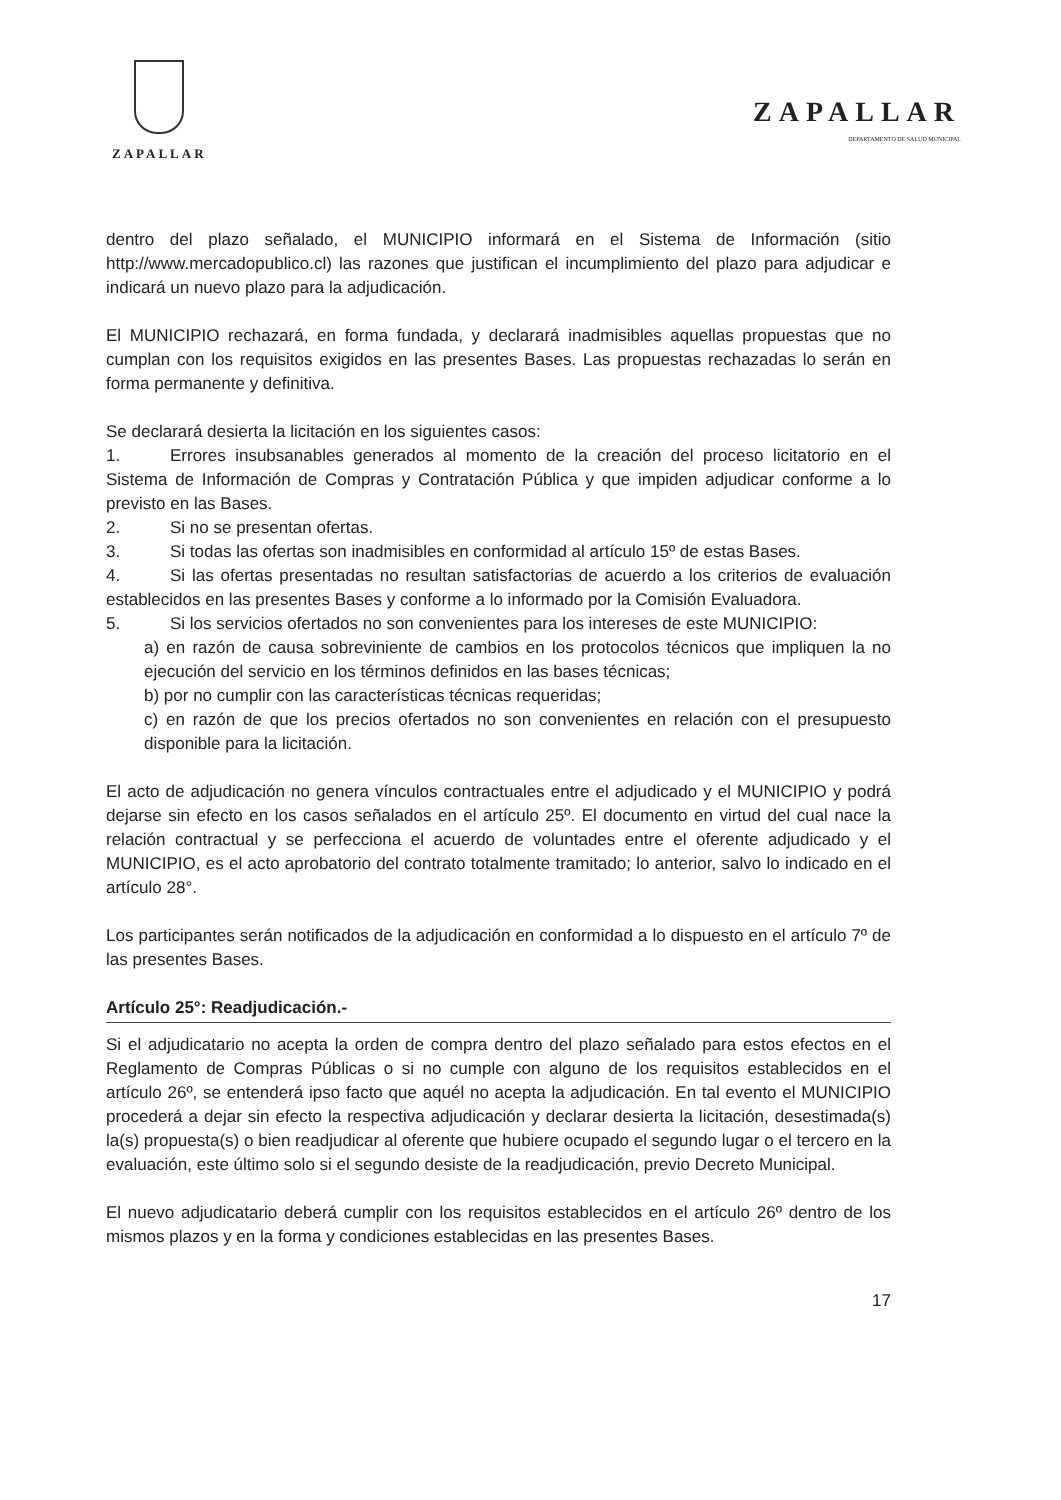ZAPALLAR
ZAPALLAR
DEPARTAMENTO DE SALUD MUNICIPAL
dentro del plazo señalado, el MUNICIPIO informará en el Sistema de Información (sitio http://www.mercadopublico.cl) las razones que justifican el incumplimiento del plazo para adjudicar e indicará un nuevo plazo para la adjudicación.
El MUNICIPIO rechazará, en forma fundada, y declarará inadmisibles aquellas propuestas que no cumplan con los requisitos exigidos en las presentes Bases. Las propuestas rechazadas lo serán en forma permanente y definitiva.
Se declarará desierta la licitación en los siguientes casos:
1. Errores insubsanables generados al momento de la creación del proceso licitatorio en el Sistema de Información de Compras y Contratación Pública y que impiden adjudicar conforme a lo previsto en las Bases.
2. Si no se presentan ofertas.
3. Si todas las ofertas son inadmisibles en conformidad al artículo 15º de estas Bases.
4. Si las ofertas presentadas no resultan satisfactorias de acuerdo a los criterios de evaluación establecidos en las presentes Bases y conforme a lo informado por la Comisión Evaluadora.
5. Si los servicios ofertados no son convenientes para los intereses de este MUNICIPIO:
a) en razón de causa sobreviniente de cambios en los protocolos técnicos que impliquen la no ejecución del servicio en los términos definidos en las bases técnicas;
b) por no cumplir con las características técnicas requeridas;
c) en razón de que los precios ofertados no son convenientes en relación con el presupuesto disponible para la licitación.
El acto de adjudicación no genera vínculos contractuales entre el adjudicado y el MUNICIPIO y podrá dejarse sin efecto en los casos señalados en el artículo 25º. El documento en virtud del cual nace la relación contractual y se perfecciona el acuerdo de voluntades entre el oferente adjudicado y el MUNICIPIO, es el acto aprobatorio del contrato totalmente tramitado; lo anterior, salvo lo indicado en el artículo 28°.
Los participantes serán notificados de la adjudicación en conformidad a lo dispuesto en el artículo 7º de las presentes Bases.
Artículo 25°: Readjudicación.-
Si el adjudicatario no acepta la orden de compra dentro del plazo señalado para estos efectos en el Reglamento de Compras Públicas o si no cumple con alguno de los requisitos establecidos en el artículo 26º, se entenderá ipso facto que aquél no acepta la adjudicación. En tal evento el MUNICIPIO procederá a dejar sin efecto la respectiva adjudicación y declarar desierta la licitación, desestimada(s) la(s) propuesta(s) o bien readjudicar al oferente que hubiere ocupado el segundo lugar o el tercero en la evaluación, este último solo si el segundo desiste de la readjudicación, previo Decreto Municipal.
El nuevo adjudicatario deberá cumplir con los requisitos establecidos en el artículo 26º dentro de los mismos plazos y en la forma y condiciones establecidas en las presentes Bases.
17